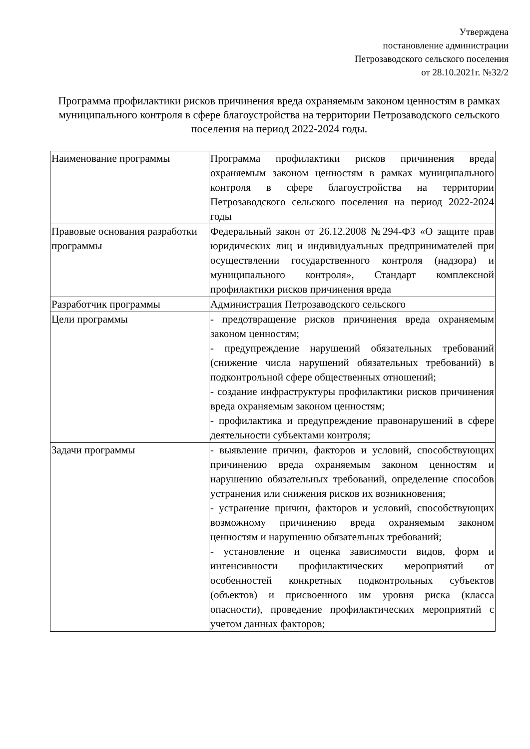Утверждена
постановление администрации
Петрозаводского сельского поселения
от 28.10.2021г. №32/2
Программа профилактики рисков причинения вреда охраняемым законом ценностям в рамках муниципального контроля в сфере благоустройства на территории Петрозаводского сельского поселения на период 2022-2024 годы.
| Наименование программы | Программа профилактики рисков причинения вреда охраняемым законом ценностям в рамках муниципального контроля в сфере благоустройства на территории Петрозаводского сельского поселения на период 2022-2024 годы |
| Правовые основания разработки программы | Федеральный закон от 26.12.2008 №294-ФЗ «О защите прав юридических лиц и индивидуальных предпринимателей при осуществлении государственного контроля (надзора) и муниципального контроля», Стандарт комплексной профилактики рисков причинения вреда |
| Разработчик программы | Администрация Петрозаводского сельского |
| Цели программы | - предотвращение рисков причинения вреда охраняемым законом ценностям; - предупреждение нарушений обязательных требований (снижение числа нарушений обязательных требований) в подконтрольной сфере общественных отношений; - создание инфраструктуры профилактики рисков причинения вреда охраняемым законом ценностям; - профилактика и предупреждение правонарушений в сфере деятельности субъектами контроля; |
| Задачи программы | - выявление причин, факторов и условий, способствующих причинению вреда охраняемым законом ценностям и нарушению обязательных требований, определение способов устранения или снижения рисков их возникновения; - устранение причин, факторов и условий, способствующих возможному причинению вреда охраняемым законом ценностям и нарушению обязательных требований; - установление и оценка зависимости видов, форм и интенсивности профилактических мероприятий от особенностей конкретных подконтрольных субъектов (объектов) и присвоенного им уровня риска (класса опасности), проведение профилактических мероприятий с учетом данных факторов; |